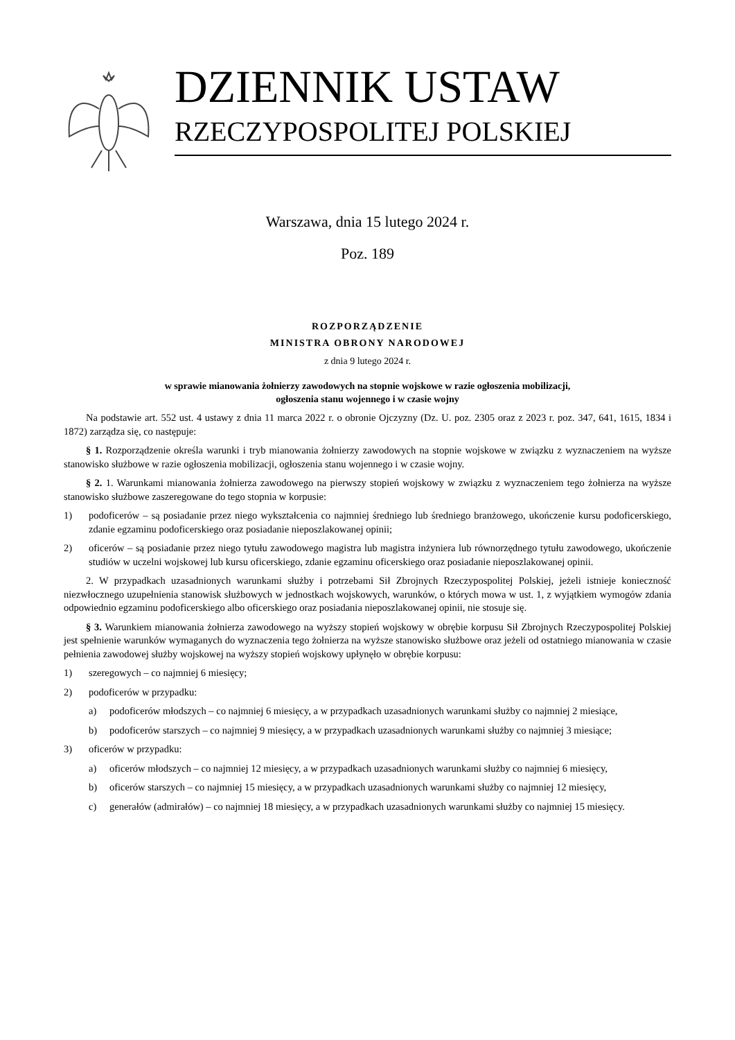DZIENNIK USTAW
RZECZYPOSPOLITEJ POLSKIEJ
Warszawa, dnia 15 lutego 2024 r.
Poz. 189
ROZPORZĄDZENIE
MINISTRA OBRONY NARODOWEJ
z dnia 9 lutego 2024 r.
w sprawie mianowania żołnierzy zawodowych na stopnie wojskowe w razie ogłoszenia mobilizacji,
ogłoszenia stanu wojennego i w czasie wojny
Na podstawie art. 552 ust. 4 ustawy z dnia 11 marca 2022 r. o obronie Ojczyzny (Dz. U. poz. 2305 oraz z 2023 r. poz. 347, 641, 1615, 1834 i 1872) zarządza się, co następuje:
§ 1. Rozporządzenie określa warunki i tryb mianowania żołnierzy zawodowych na stopnie wojskowe w związku z wyznaczeniem na wyższe stanowisko służbowe w razie ogłoszenia mobilizacji, ogłoszenia stanu wojennego i w czasie wojny.
§ 2. 1. Warunkami mianowania żołnierza zawodowego na pierwszy stopień wojskowy w związku z wyznaczeniem tego żołnierza na wyższe stanowisko służbowe zaszeregowane do tego stopnia w korpusie:
1) podoficerów – są posiadanie przez niego wykształcenia co najmniej średniego lub średniego branżowego, ukończenie kursu podoficerskiego, zdanie egzaminu podoficerskiego oraz posiadanie nieposzlakowanej opinii;
2) oficerów – są posiadanie przez niego tytułu zawodowego magistra lub magistra inżyniera lub równorzędnego tytułu zawodowego, ukończenie studiów w uczelni wojskowej lub kursu oficerskiego, zdanie egzaminu oficerskiego oraz posiadanie nieposzlakowanej opinii.
2. W przypadkach uzasadnionych warunkami służby i potrzebami Sił Zbrojnych Rzeczypospolitej Polskiej, jeżeli istnieje konieczność niezwłocznego uzupełnienia stanowisk służbowych w jednostkach wojskowych, warunków, o których mowa w ust. 1, z wyjątkiem wymogów zdania odpowiednio egzaminu podoficerskiego albo oficerskiego oraz posiadania nieposzlakowanej opinii, nie stosuje się.
§ 3. Warunkiem mianowania żołnierza zawodowego na wyższy stopień wojskowy w obrębie korpusu Sił Zbrojnych Rzeczypospolitej Polskiej jest spełnienie warunków wymaganych do wyznaczenia tego żołnierza na wyższe stanowisko służbowe oraz jeżeli od ostatniego mianowania w czasie pełnienia zawodowej służby wojskowej na wyższy stopień wojskowy upłynęło w obrębie korpusu:
1) szeregowych – co najmniej 6 miesięcy;
2) podoficerów w przypadku:
a) podoficerów młodszych – co najmniej 6 miesięcy, a w przypadkach uzasadnionych warunkami służby co najmniej 2 miesiące,
b) podoficerów starszych – co najmniej 9 miesięcy, a w przypadkach uzasadnionych warunkami służby co najmniej 3 miesiące;
3) oficerów w przypadku:
a) oficerów młodszych – co najmniej 12 miesięcy, a w przypadkach uzasadnionych warunkami służby co najmniej 6 miesięcy,
b) oficerów starszych – co najmniej 15 miesięcy, a w przypadkach uzasadnionych warunkami służby co najmniej 12 miesięcy,
c) generałów (admirałów) – co najmniej 18 miesięcy, a w przypadkach uzasadnionych warunkami służby co najmniej 15 miesięcy.